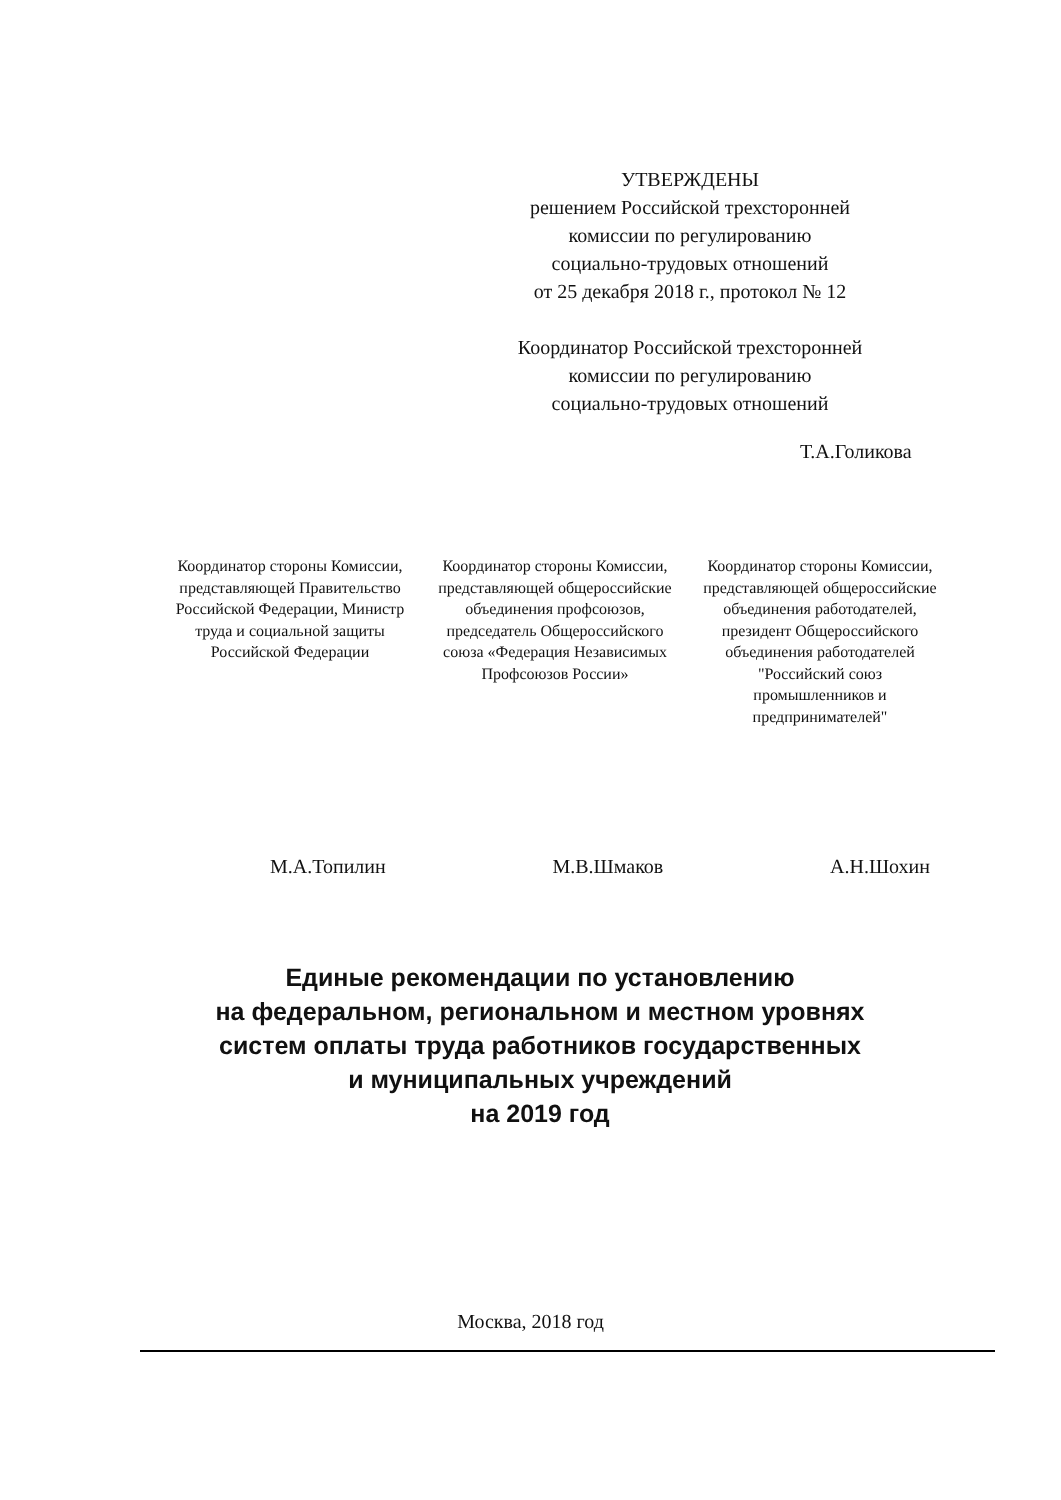УТВЕРЖДЕНЫ
решением Российской трехсторонней
комиссии по регулированию
социально-трудовых отношений
от 25 декабря 2018 г., протокол № 12
Координатор Российской трехсторонней
комиссии по регулированию
социально-трудовых отношений
Т.А.Голикова
Координатор стороны Комиссии, представляющей Правительство Российской Федерации, Министр труда и социальной защиты Российской Федерации
Координатор стороны Комиссии, представляющей общероссийские объединения профсоюзов, председатель Общероссийского союза «Федерация Независимых Профсоюзов России»
Координатор стороны Комиссии, представляющей общероссийские объединения работодателей, президент Общероссийского объединения работодателей "Российский союз промышленников и предпринимателей"
М.А.Топилин М.В.Шмаков А.Н.Шохин
Единые рекомендации по установлению
на федеральном, региональном и местном уровнях
систем оплаты труда работников государственных
и муниципальных учреждений
на 2019 год
Москва, 2018 год